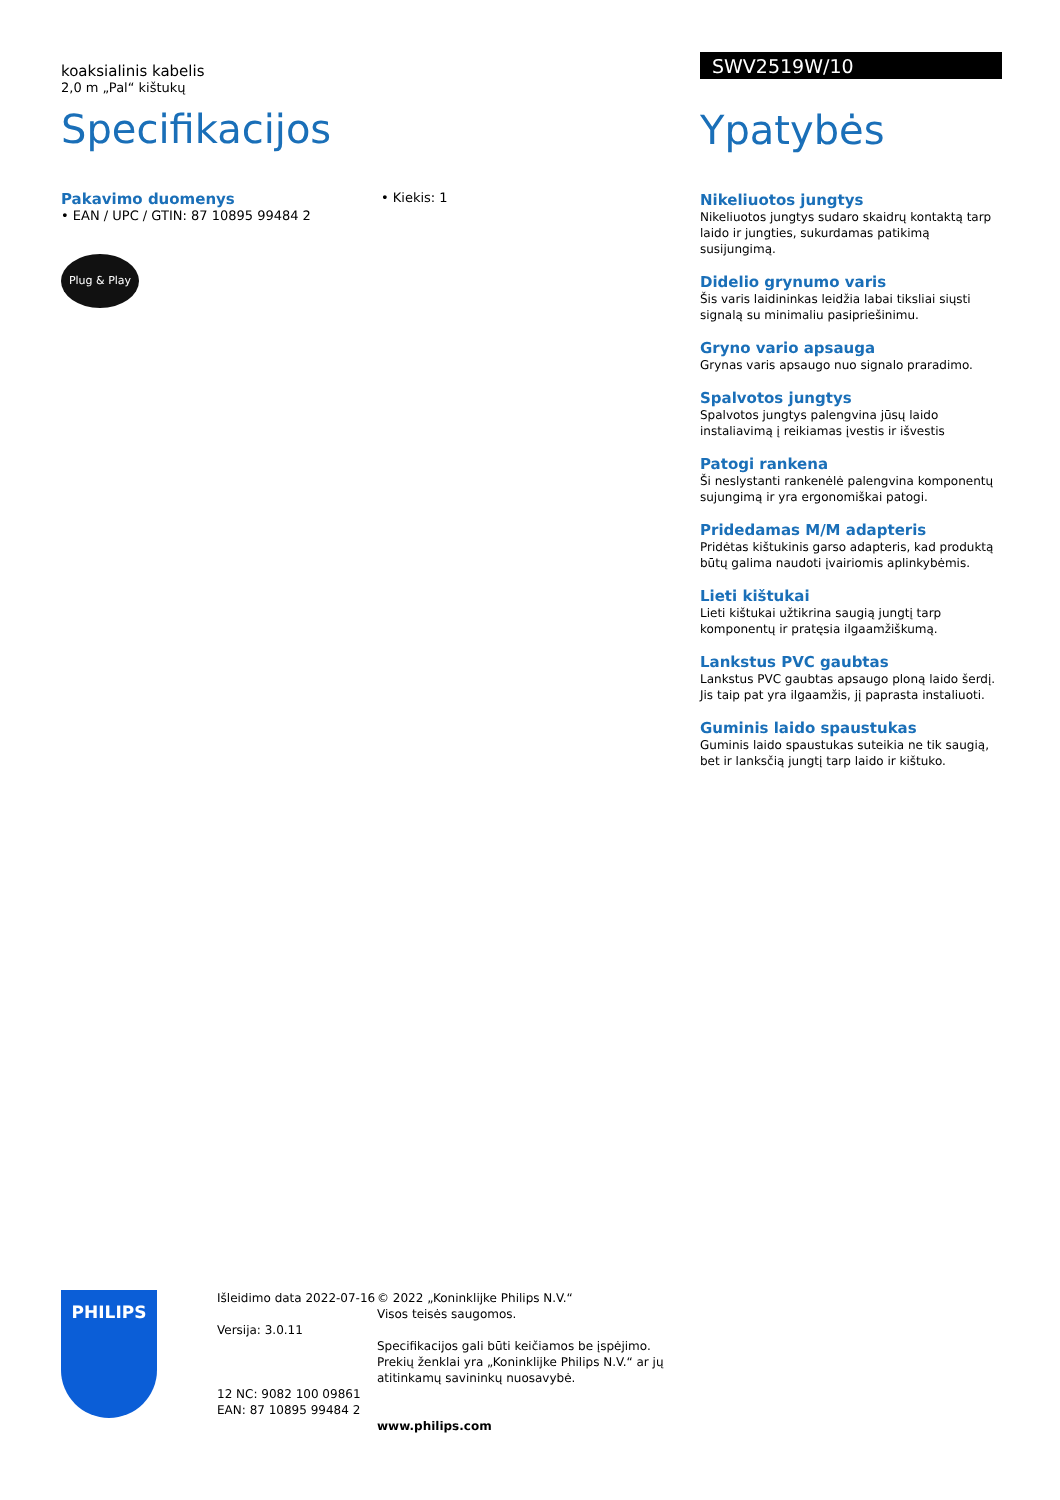koaksialinis kabelis
2,0 m „Pal“ kištukų
Specifikacijos
Pakavimo duomenys
• EAN / UPC / GTIN: 87 10895 99484 2
• Kiekis: 1
Plug & Play
SWV2519W/10
Ypatybės
Nikeliuotos jungtys
Nikeliuotos jungtys sudaro skaidrų kontaktą tarp laido ir jungties, sukurdamas patikimą susijungimą.
Didelio grynumo varis
Šis varis laidininkas leidžia labai tiksliai siųsti signalą su minimaliu pasipriešinimu.
Gryno vario apsauga
Grynas varis apsaugo nuo signalo praradimo.
Spalvotos jungtys
Spalvotos jungtys palengvina jūsų laido instaliavimą į reikiamas įvestis ir išvestis
Patogi rankena
Ši neslystanti rankenėlė palengvina komponentų sujungimą ir yra ergonomiškai patogi.
Pridedamas M/M adapteris
Pridėtas kištukinis garso adapteris, kad produktą būtų galima naudoti įvairiomis aplinkybėmis.
Lieti kištukai
Lieti kištukai užtikrina saugią jungtį tarp komponentų ir pratęsia ilgaamžiškumą.
Lankstus PVC gaubtas
Lankstus PVC gaubtas apsaugo ploną laido šerdį. Jis taip pat yra ilgaamžis, jį paprasta instaliuoti.
Guminis laido spaustukas
Guminis laido spaustukas suteikia ne tik saugią, bet ir lanksčią jungtį tarp laido ir kištuko.
PHILIPS
Išleidimo data 2022-07-16
Versija: 3.0.11
12 NC: 9082 100 09861
EAN: 87 10895 99484 2
© 2022 „Koninklijke Philips N.V.“
Visos teisės saugomos.
Specifikacijos gali būti keičiamos be įspėjimo. Prekių ženklai yra „Koninklijke Philips N.V.“ ar jų atitinkamų savininkų nuosavybė.
www.philips.com